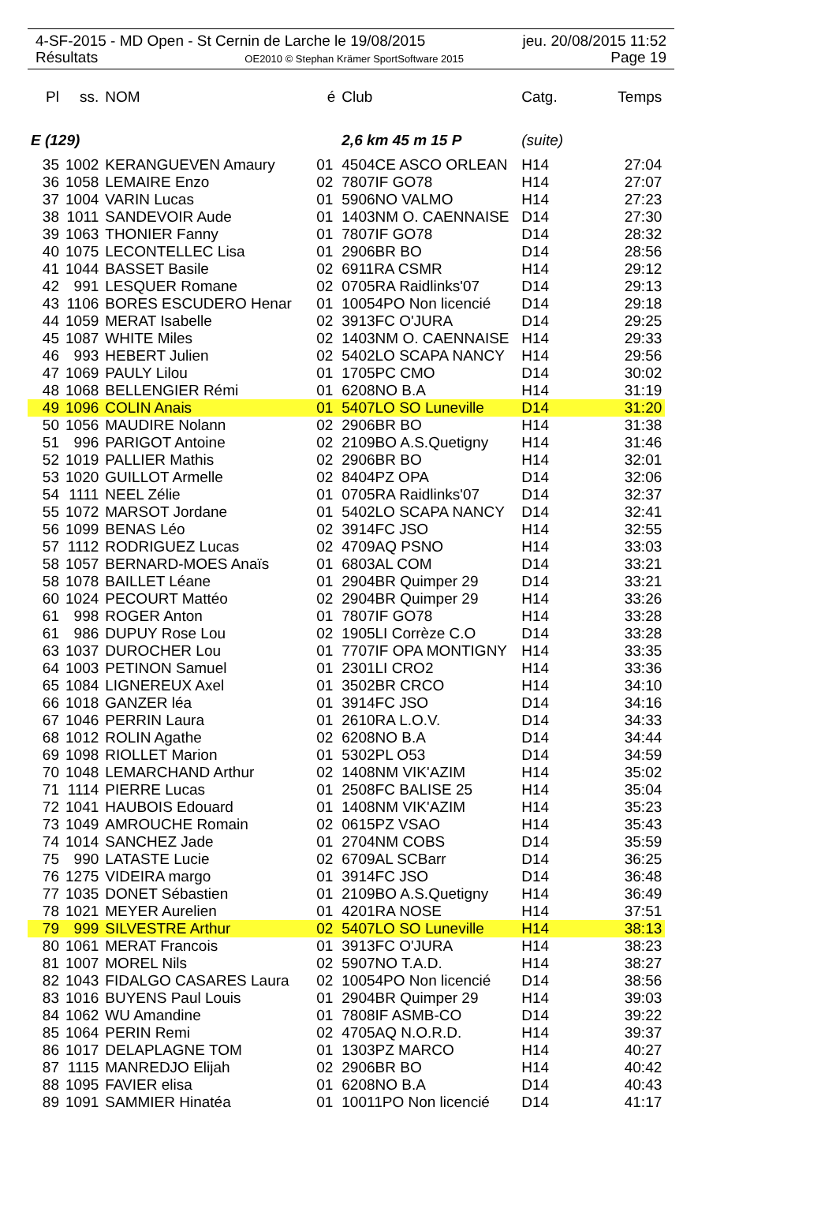4-SF-2015 - MD Open - St Cernin de Larche le 19/08/2015 jeu. 20/08/2015 11:52
Résultats OE2010 © Stephan Krämer SportSoftware 2015 Page 19
| Pl | ss. | NOM | é | Club | Catg. | Temps |
| --- | --- | --- | --- | --- | --- | --- |
| E (129) | | | | 2,6 km 45 m 15 P | (suite) | |
| 35 | 1002 | KERANGUEVEN Amaury | 01 | 4504CE ASCO ORLEAN | H14 | 27:04 |
| 36 | 1058 | LEMAIRE Enzo | 02 | 7807IF GO78 | H14 | 27:07 |
| 37 | 1004 | VARIN Lucas | 01 | 5906NO VALMO | H14 | 27:23 |
| 38 | 1011 | SANDEVOIR Aude | 01 | 1403NM O. CAENNAISE | D14 | 27:30 |
| 39 | 1063 | THONIER Fanny | 01 | 7807IF GO78 | D14 | 28:32 |
| 40 | 1075 | LECONTELLEC Lisa | 01 | 2906BR BO | D14 | 28:56 |
| 41 | 1044 | BASSET Basile | 02 | 6911RA CSMR | H14 | 29:12 |
| 42 | 991 | LESQUER Romane | 02 | 0705RA Raidlinks'07 | D14 | 29:13 |
| 43 | 1106 | BORES ESCUDERO Henar | 01 | 10054PO Non licencié | D14 | 29:18 |
| 44 | 1059 | MERAT Isabelle | 02 | 3913FC O'JURA | D14 | 29:25 |
| 45 | 1087 | WHITE Miles | 02 | 1403NM O. CAENNAISE | H14 | 29:33 |
| 46 | 993 | HEBERT Julien | 02 | 5402LO SCAPA NANCY | H14 | 29:56 |
| 47 | 1069 | PAULY Lilou | 01 | 1705PC CMO | D14 | 30:02 |
| 48 | 1068 | BELLENGIER Rémi | 01 | 6208NO B.A | H14 | 31:19 |
| 49 | 1096 | COLIN Anais | 01 | 5407LO SO Luneville | D14 | 31:20 |
| 50 | 1056 | MAUDIRE Nolann | 02 | 2906BR BO | H14 | 31:38 |
| 51 | 996 | PARIGOT Antoine | 02 | 2109BO A.S.Quetigny | H14 | 31:46 |
| 52 | 1019 | PALLIER Mathis | 02 | 2906BR BO | H14 | 32:01 |
| 53 | 1020 | GUILLOT Armelle | 02 | 8404PZ OPA | D14 | 32:06 |
| 54 | 1111 | NEEL Zélie | 01 | 0705RA Raidlinks'07 | D14 | 32:37 |
| 55 | 1072 | MARSOT Jordane | 01 | 5402LO SCAPA NANCY | D14 | 32:41 |
| 56 | 1099 | BENAS Léo | 02 | 3914FC JSO | H14 | 32:55 |
| 57 | 1112 | RODRIGUEZ Lucas | 02 | 4709AQ PSNO | H14 | 33:03 |
| 58 | 1057 | BERNARD-MOES Anaïs | 01 | 6803AL COM | D14 | 33:21 |
| 58 | 1078 | BAILLET Léane | 01 | 2904BR Quimper 29 | D14 | 33:21 |
| 60 | 1024 | PECOURT Mattéo | 02 | 2904BR Quimper 29 | H14 | 33:26 |
| 61 | 998 | ROGER Anton | 01 | 7807IF GO78 | H14 | 33:28 |
| 61 | 986 | DUPUY Rose Lou | 02 | 1905LI Corrèze C.O | D14 | 33:28 |
| 63 | 1037 | DUROCHER Lou | 01 | 7707IF OPA MONTIGNY | H14 | 33:35 |
| 64 | 1003 | PETINON Samuel | 01 | 2301LI CRO2 | H14 | 33:36 |
| 65 | 1084 | LIGNEREUX Axel | 01 | 3502BR CRCO | H14 | 34:10 |
| 66 | 1018 | GANZER léa | 01 | 3914FC JSO | D14 | 34:16 |
| 67 | 1046 | PERRIN Laura | 01 | 2610RA L.O.V. | D14 | 34:33 |
| 68 | 1012 | ROLIN Agathe | 02 | 6208NO B.A | D14 | 34:44 |
| 69 | 1098 | RIOLLET Marion | 01 | 5302PL O53 | D14 | 34:59 |
| 70 | 1048 | LEMARCHAND Arthur | 02 | 1408NM VIK'AZIM | H14 | 35:02 |
| 71 | 1114 | PIERRE Lucas | 01 | 2508FC BALISE 25 | H14 | 35:04 |
| 72 | 1041 | HAUBOIS Edouard | 01 | 1408NM VIK'AZIM | H14 | 35:23 |
| 73 | 1049 | AMROUCHE Romain | 02 | 0615PZ VSAO | H14 | 35:43 |
| 74 | 1014 | SANCHEZ Jade | 01 | 2704NM COBS | D14 | 35:59 |
| 75 | 990 | LATASTE Lucie | 02 | 6709AL SCBarr | D14 | 36:25 |
| 76 | 1275 | VIDEIRA margo | 01 | 3914FC JSO | D14 | 36:48 |
| 77 | 1035 | DONET Sébastien | 01 | 2109BO A.S.Quetigny | H14 | 36:49 |
| 78 | 1021 | MEYER Aurelien | 01 | 4201RA NOSE | H14 | 37:51 |
| 79 | 999 | SILVESTRE Arthur | 02 | 5407LO SO Luneville | H14 | 38:13 |
| 80 | 1061 | MERAT Francois | 01 | 3913FC O'JURA | H14 | 38:23 |
| 81 | 1007 | MOREL Nils | 02 | 5907NO T.A.D. | H14 | 38:27 |
| 82 | 1043 | FIDALGO CASARES Laura | 02 | 10054PO Non licencié | D14 | 38:56 |
| 83 | 1016 | BUYENS Paul Louis | 01 | 2904BR Quimper 29 | H14 | 39:03 |
| 84 | 1062 | WU Amandine | 01 | 7808IF ASMB-CO | D14 | 39:22 |
| 85 | 1064 | PERIN Remi | 02 | 4705AQ N.O.R.D. | H14 | 39:37 |
| 86 | 1017 | DELAPLAGNE TOM | 01 | 1303PZ MARCO | H14 | 40:27 |
| 87 | 1115 | MANREDJO Elijah | 02 | 2906BR BO | H14 | 40:42 |
| 88 | 1095 | FAVIER elisa | 01 | 6208NO B.A | D14 | 40:43 |
| 89 | 1091 | SAMMIER Hinatéa | 01 | 10011PO Non licencié | D14 | 41:17 |